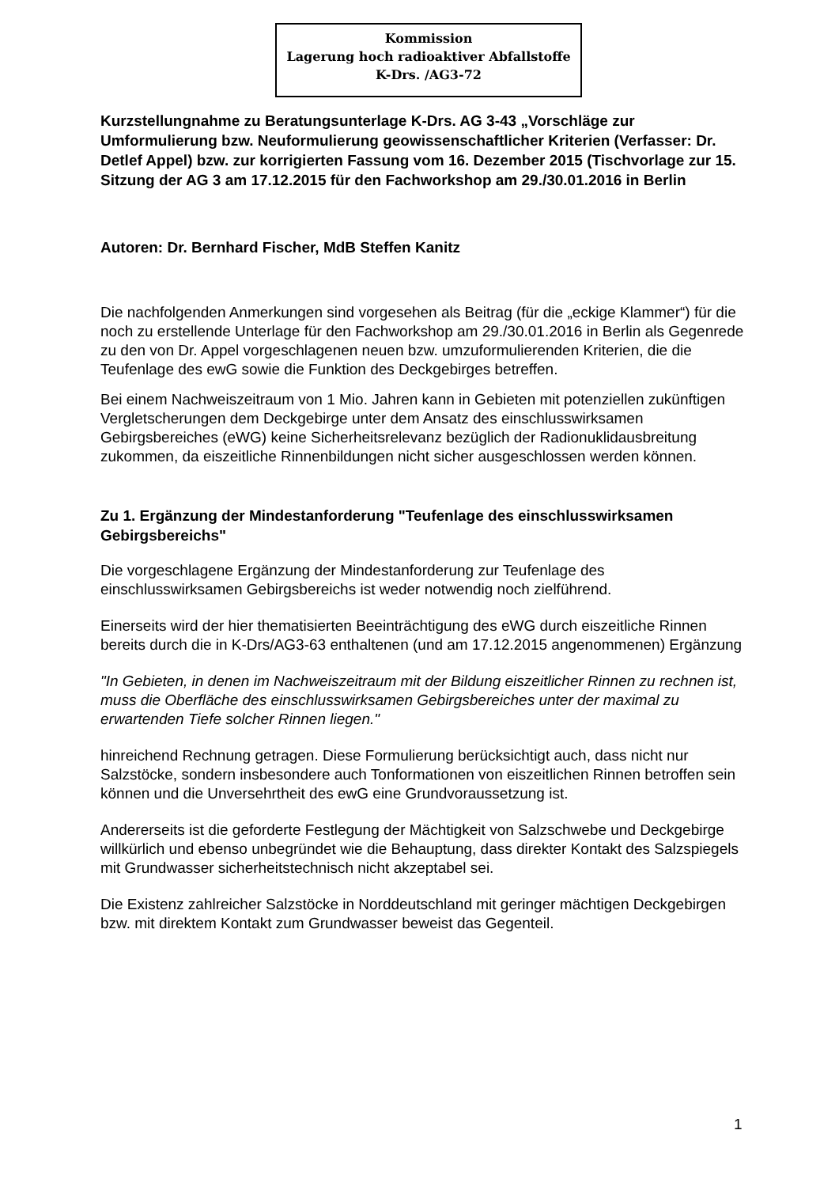Kommission
Lagerung hoch radioaktiver Abfallstoffe
K-Drs. /AG3-72
Kurzstellungnahme zu Beratungsunterlage K-Drs. AG 3-43 „Vorschläge zur Umformulierung bzw. Neuformulierung geowissenschaftlicher Kriterien (Verfasser: Dr. Detlef Appel) bzw. zur korrigierten Fassung vom 16. Dezember 2015 (Tischvorlage zur 15. Sitzung der AG 3 am 17.12.2015 für den Fachworkshop am 29./30.01.2016 in Berlin
Autoren: Dr. Bernhard Fischer, MdB Steffen Kanitz
Die nachfolgenden Anmerkungen sind vorgesehen als Beitrag (für die „eckige Klammer“) für die noch zu erstellende Unterlage für den Fachworkshop am 29./30.01.2016 in Berlin als Gegenrede zu den von Dr. Appel vorgeschlagenen neuen bzw. umzuformulierenden Kriterien, die die Teufenlage des ewG sowie die Funktion des Deckgebirges betreffen.
Bei einem Nachweiszeitraum von 1 Mio. Jahren kann in Gebieten mit potenziellen zukünftigen Vergletscherungen dem Deckgebirge unter dem Ansatz des einschlusswirksamen Gebirgsbereiches (eWG) keine Sicherheitsrelevanz bezüglich der Radionuklidausbreitung zukommen, da eiszeitliche Rinnenbildungen nicht sicher ausgeschlossen werden können.
Zu 1. Ergänzung der Mindestanforderung "Teufenlage des einschlusswirksamen Gebirgsbereichs"
Die vorgeschlagene Ergänzung der Mindestanforderung zur Teufenlage des einschlusswirksamen Gebirgsbereichs ist weder notwendig noch zielführend.
Einerseits wird der hier thematisierten Beeinträchtigung des eWG durch eiszeitliche Rinnen bereits durch die in K-Drs/AG3-63 enthaltenen (und am 17.12.2015 angenommenen) Ergänzung
"In Gebieten, in denen im Nachweiszeitraum mit der Bildung eiszeitlicher Rinnen zu rechnen ist, muss die Oberfläche des einschlusswirksamen Gebirgsbereiches unter der maximal zu erwartenden Tiefe solcher Rinnen liegen."
hinreichend Rechnung getragen. Diese Formulierung berücksichtigt auch, dass nicht nur Salzstöcke, sondern insbesondere auch Tonformationen von eiszeitlichen Rinnen betroffen sein können und die Unversehrtheit des ewG eine Grundvoraussetzung ist.
Andererseits ist die geforderte Festlegung der Mächtigkeit von Salzschwebe und Deckgebirge willkürlich und ebenso unbegründet wie die Behauptung, dass direkter Kontakt des Salzspiegels mit Grundwasser sicherheitstechnisch nicht akzeptabel sei.
Die Existenz zahlreicher Salzstöcke in Norddeutschland mit geringer mächtigen Deckgebirgen bzw. mit direktem Kontakt zum Grundwasser beweist das Gegenteil.
1